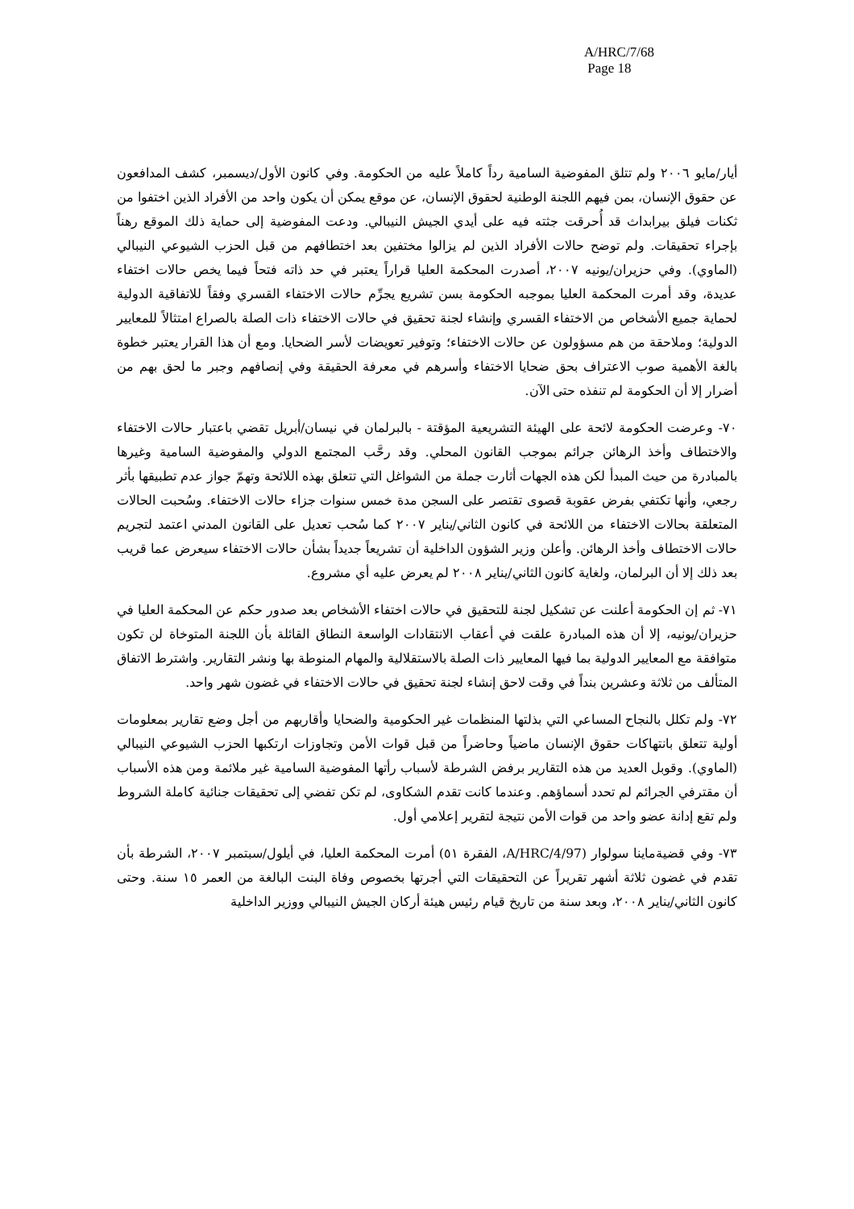A/HRC/7/68
Page 18
أيار/مايو ٢٠٠٦ ولم تتلق المفوضية السامية رداً كاملاً عليه من الحكومة. وفي كانون الأول/ديسمبر، كشف المدافعون عن حقوق الإنسان، بمن فيهم اللجنة الوطنية لحقوق الإنسان، عن موقع يمكن أن يكون واحد من الأفراد الذين اختفوا من ثكنات فيلق بيرابداث قد أُحرقت جثته فيه على أيدي الجيش النيبالي. ودعت المفوضية إلى حماية ذلك الموقع رهناً بإجراء تحقيقات. ولم توضح حالات الأفراد الذين لم يزالوا مختفين بعد اختطافهم من قبل الحزب الشيوعي النيبالي (الماوي). وفي حزيران/يونيه ٢٠٠٧، أصدرت المحكمة العليا قراراً يعتبر في حد ذاته فتحاً فيما يخص حالات اختفاء عديدة، وقد أمرت المحكمة العليا بموجبه الحكومة بسن تشريع يجرِّم حالات الاختفاء القسري وفقاً للاتفاقية الدولية لحماية جميع الأشخاص من الاختفاء القسري وإنشاء لجنة تحقيق في حالات الاختفاء ذات الصلة بالصراع امتثالاً للمعايير الدولية؛ وملاحقة من هم مسؤولون عن حالات الاختفاء؛ وتوفير تعويضات لأسر الضحايا. ومع أن هذا القرار يعتبر خطوة بالغة الأهمية صوب الاعتراف بحق ضحايا الاختفاء وأسرهم في معرفة الحقيقة وفي إنصافهم وجبر ما لحق بهم من أضرار إلا أن الحكومة لم تنفذه حتى الآن.
٧٠- وعرضت الحكومة لائحة على الهيئة التشريعية المؤقتة - بالبرلمان في نيسان/أبريل تقضي باعتبار حالات الاختفاء والاختطاف وأخذ الرهائن جرائم بموجب القانون المحلي. وقد رحَّب المجتمع الدولي والمفوضية السامية وغيرها بالمبادرة من حيث المبدأ لكن هذه الجهات أثارت جملة من الشواغل التي تتعلق بهذه اللائحة وتهمّ جواز عدم تطبيقها بأثر رجعي، وأنها تكتفي بفرض عقوبة قصوى تقتصر على السجن مدة خمس سنوات جزاء حالات الاختفاء. وسُحبت الحالات المتعلقة بحالات الاختفاء من اللائحة في كانون الثاني/يناير ٢٠٠٧ كما سُحب تعديل على القانون المدني اعتمد لتجريم حالات الاختطاف وأخذ الرهائن. وأعلن وزير الشؤون الداخلية أن تشريعاً جديداً بشأن حالات الاختفاء سيعرض عما قريب بعد ذلك إلا أن البرلمان، ولغاية كانون الثاني/يناير ٢٠٠٨ لم يعرض عليه أي مشروع.
٧١- ثم إن الحكومة أعلنت عن تشكيل لجنة للتحقيق في حالات اختفاء الأشخاص بعد صدور حكم عن المحكمة العليا في حزيران/يونيه، إلا أن هذه المبادرة علقت في أعقاب الانتقادات الواسعة النطاق القائلة بأن اللجنة المتوخاة لن تكون متوافقة مع المعايير الدولية بما فيها المعايير ذات الصلة بالاستقلالية والمهام المنوطة بها ونشر التقارير. واشترط الاتفاق المتألف من ثلاثة وعشرين بنداً في وقت لاحق إنشاء لجنة تحقيق في حالات الاختفاء في غضون شهر واحد.
٧٢- ولم تكلل بالنجاح المساعي التي بذلتها المنظمات غير الحكومية والضحايا وأقاربهم من أجل وضع تقارير بمعلومات أولية تتعلق بانتهاكات حقوق الإنسان ماضياً وحاضراً من قبل قوات الأمن وتجاوزات ارتكبها الحزب الشيوعي النيبالي (الماوي). وقوبل العديد من هذه التقارير برفض الشرطة لأسباب رأتها المفوضية السامية غير ملائمة ومن هذه الأسباب أن مقترفي الجرائم لم تحدد أسماؤهم. وعندما كانت تقدم الشكاوى، لم تكن تفضي إلى تحقيقات جنائية كاملة الشروط ولم تقع إدانة عضو واحد من قوات الأمن نتيجة لتقرير إعلامي أول.
٧٣- وفي قضيةماينا سولوار (A/HRC/4/97، الفقرة ٥١) أمرت المحكمة العليا، في أيلول/سبتمبر ٢٠٠٧، الشرطة بأن تقدم في غضون ثلاثة أشهر تقريراً عن التحقيقات التي أجرتها بخصوص وفاة البنت البالغة من العمر ١٥ سنة. وحتى كانون الثاني/يناير ٢٠٠٨، وبعد سنة من تاريخ قيام رئيس هيئة أركان الجيش النيبالي ووزير الداخلية